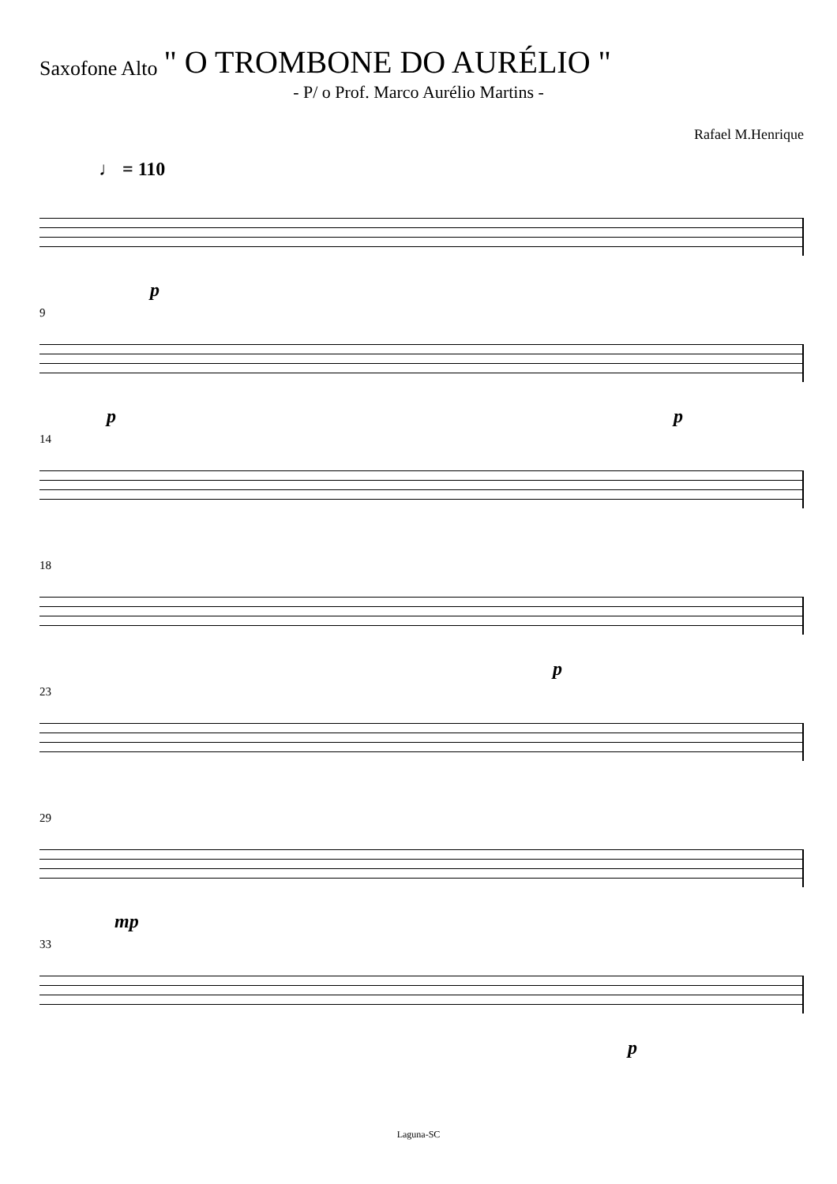Saxofone Alto " O TROMBONE DO AURÉLIO "
- P/ o Prof. Marco Aurélio Martins -
Rafael M.Henrique
♩ = 110
p
9
p p
14
18
p
23
29
mp
33
p
Laguna-SC